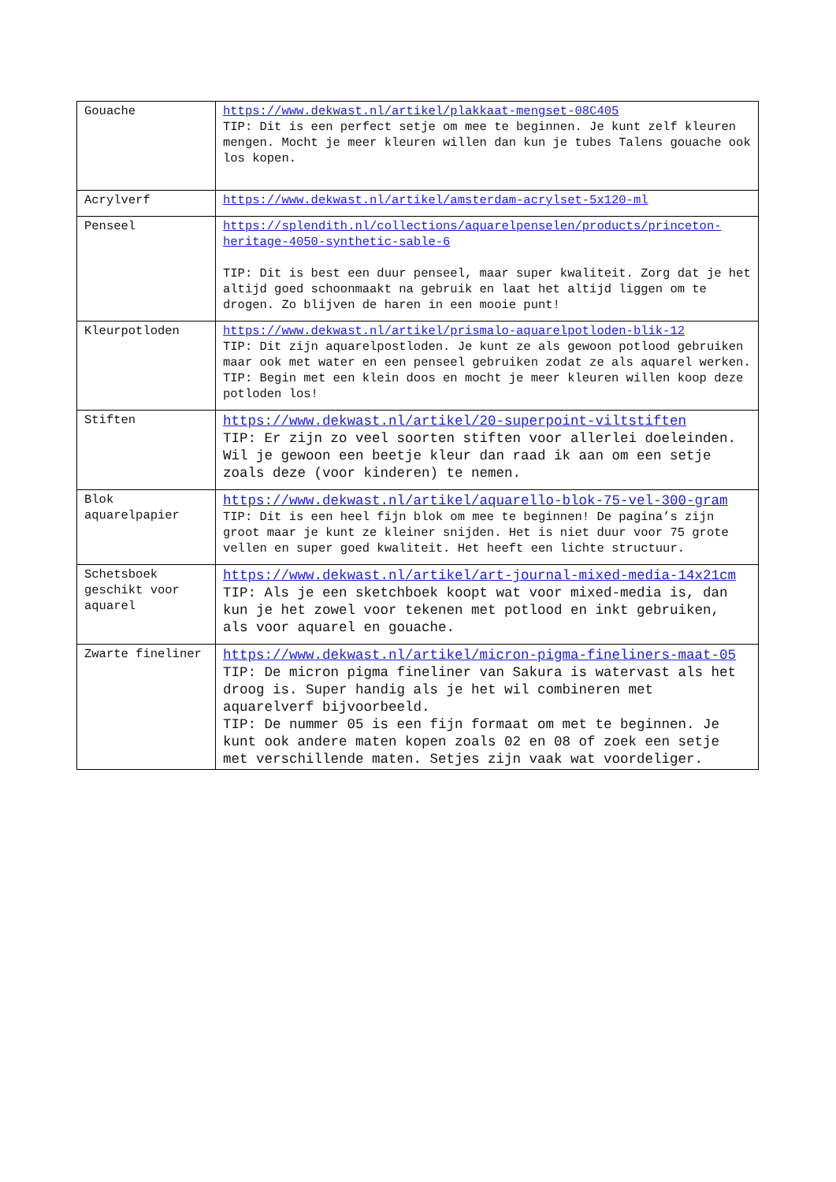| Gouache | https://www.dekwast.nl/artikel/plakkaat-mengset-08C405 TIP: Dit is een perfect setje om mee te beginnen. Je kunt zelf kleuren mengen. Mocht je meer kleuren willen dan kun je tubes Talens gouache ook los kopen. |
| Acrylverf | https://www.dekwast.nl/artikel/amsterdam-acrylset-5x120-ml |
| Penseel | https://splendith.nl/collections/aquarelpenselen/products/princeton-heritage-4050-synthetic-sable-6 TIP: Dit is best een duur penseel, maar super kwaliteit. Zorg dat je het altijd goed schoonmaakt na gebruik en laat het altijd liggen om te drogen. Zo blijven de haren in een mooie punt! |
| Kleurpotloden | https://www.dekwast.nl/artikel/prismalo-aquarelpotloden-blik-12 TIP: Dit zijn aquarelpostloden. Je kunt ze als gewoon potlood gebruiken maar ook met water en een penseel gebruiken zodat ze als aquarel werken. TIP: Begin met een klein doos en mocht je meer kleuren willen koop deze potloden los! |
| Stiften | https://www.dekwast.nl/artikel/20-superpoint-viltstiften TIP: Er zijn zo veel soorten stiften voor allerlei doeleinden. Wil je gewoon een beetje kleur dan raad ik aan om een setje zoals deze (voor kinderen) te nemen. |
| Blok aquarelpapier | https://www.dekwast.nl/artikel/aquarello-blok-75-vel-300-gram TIP: Dit is een heel fijn blok om mee te beginnen! De pagina’s zijn groot maar je kunt ze kleiner snijden. Het is niet duur voor 75 grote vellen en super goed kwaliteit. Het heeft een lichte structuur. |
| Schetsboek geschikt voor aquarel | https://www.dekwast.nl/artikel/art-journal-mixed-media-14x21cm TIP: Als je een sketchboek koopt wat voor mixed-media is, dan kun je het zowel voor tekenen met potlood en inkt gebruiken, als voor aquarel en gouache. |
| Zwarte fineliner | https://www.dekwast.nl/artikel/micron-pigma-fineliners-maat-05 TIP: De micron pigma fineliner van Sakura is watervast als het droog is. Super handig als je het wil combineren met aquarelverf bijvoorbeeld. TIP: De nummer 05 is een fijn formaat om met te beginnen. Je kunt ook andere maten kopen zoals 02 en 08 of zoek een setje met verschillende maten. Setjes zijn vaak wat voordeliger. |